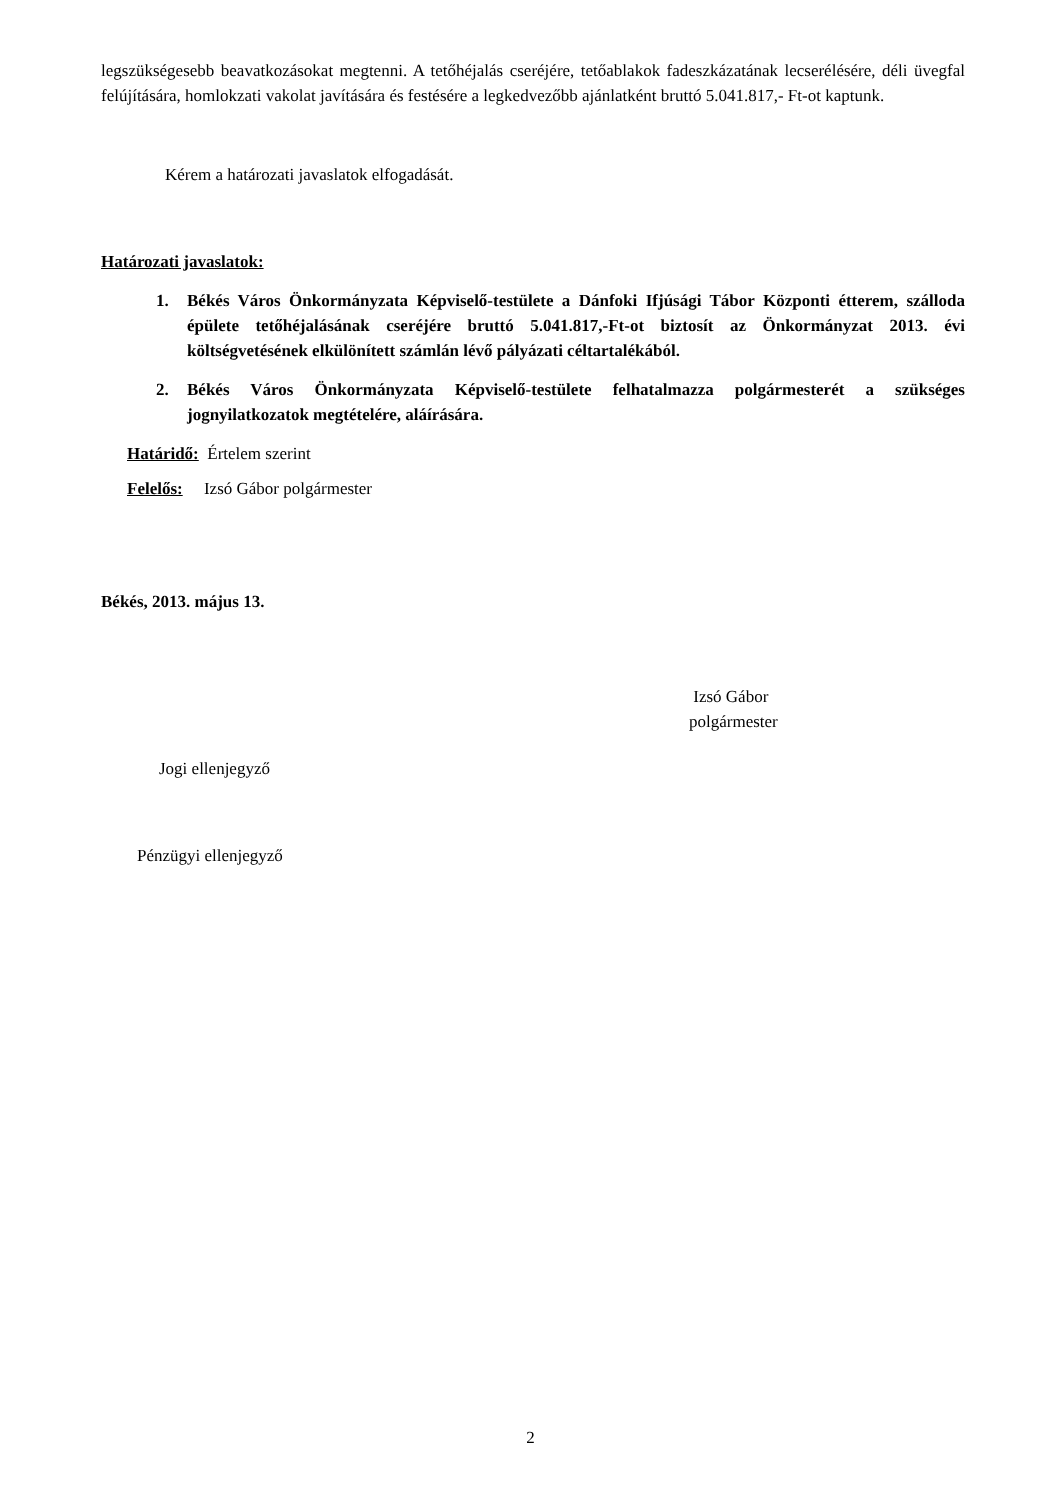legszükségesebb beavatkozásokat megtenni. A tetőhéjalás cseréjére, tetőablakok fadeszkázatának lecserélésére, déli üvegfal felújítására, homlokzati vakolat javítására és festésére a legkedvezőbb ajánlatként bruttó 5.041.817,- Ft-ot kaptunk.
Kérem a határozati javaslatok elfogadását.
Határozati javaslatok:
1. Békés Város Önkormányzata Képviselő-testülete a Dánfoki Ifjúsági Tábor Központi étterem, szálloda épülete tetőhéjalásának cseréjére bruttó 5.041.817,-Ft-ot biztosít az Önkormányzat 2013. évi költségvetésének elkülönített számlán lévő pályázati céltartalékából.
2. Békés Város Önkormányzata Képviselő-testülete felhatalmazza polgármesterét a szükséges jognyilatkozatok megtételére, aláírására.
Határidő: Értelem szerint
Felelős: Izsó Gábor polgármester
Békés, 2013. május 13.
Izsó Gábor
polgármester
Jogi ellenjegyző
Pénzügyi ellenjegyző
2